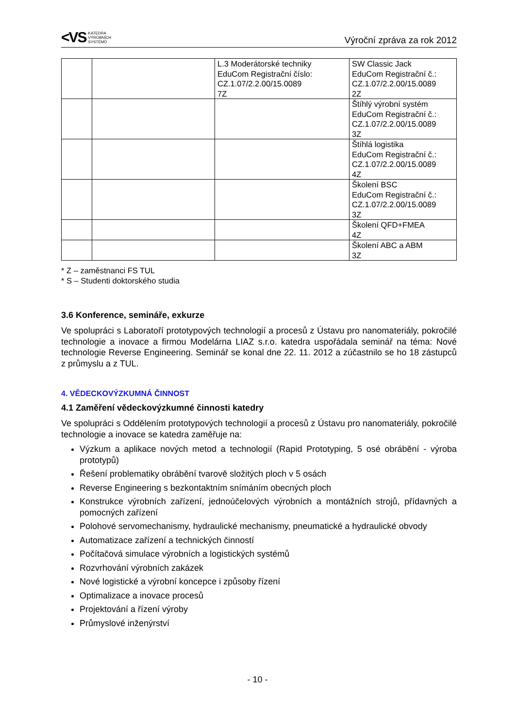<VS KATEDRA
VÝROBNÍCH
SYSTÉMŮ
Výroční zpráva za rok 2012
| | | L.3 Moderátorské techniky EduCom Registrační číslo: CZ.1.07/2.2.00/15.0089 7Z | SW Classic Jack EduCom Registrační č.: CZ.1.07/2.2.00/15.0089 2Z |
| | | | Štíhlý výrobní systém EduCom Registrační č.: CZ.1.07/2.2.00/15.0089 3Z |
| | | | Štíhlá logistika EduCom Registrační č.: CZ.1.07/2.2.00/15.0089 4Z |
| | | | Školení BSC EduCom Registrační č.: CZ.1.07/2.2.00/15.0089 3Z |
| | | | Školení QFD+FMEA 4Z |
| | | | Školení ABC a ABM 3Z |
* Z – zaměstnanci FS TUL
* S – Studenti doktorského studia
3.6 Konference, semináře, exkurze
Ve spolupráci s Laboratoří prototypových technologií a procesů z Ústavu pro nanomateriály, pokročilé technologie a inovace a firmou Modelárna LIAZ s.r.o. katedra uspořádala seminář na téma: Nové technologie Reverse Engineering. Seminář se konal dne 22. 11. 2012 a zúčastnilo se ho 18 zástupců z průmyslu a z TUL.
4. VĚDECKOVÝZKUMNÁ ČINNOST
4.1 Zaměření vědeckovýzkumné činnosti katedry
Ve spolupráci s Oddělením prototypových technologií a procesů z Ústavu pro nanomateriály, pokročilé technologie a inovace se katedra zaměřuje na:
Výzkum a aplikace nových metod a technologií (Rapid Prototyping, 5 osé obrábění - výroba prototypů)
Řešení problematiky obrábění tvarově složitých ploch v 5 osách
Reverse Engineering s bezkontaktním snímáním obecných ploch
Konstrukce výrobních zařízení, jednoúčelových výrobních a montážních strojů, přídavných a pomocných zařízení
Polohové servomechanismy, hydraulické mechanismy, pneumatické a hydraulické obvody
Automatizace zařízení a technických činností
Počítačová simulace výrobních a logistických systémů
Rozvrhování výrobních zakázek
Nové logistické a výrobní koncepce i způsoby řízení
Optimalizace a inovace procesů
Projektování a řízení výroby
Průmyslové inženýrství
- 10 -